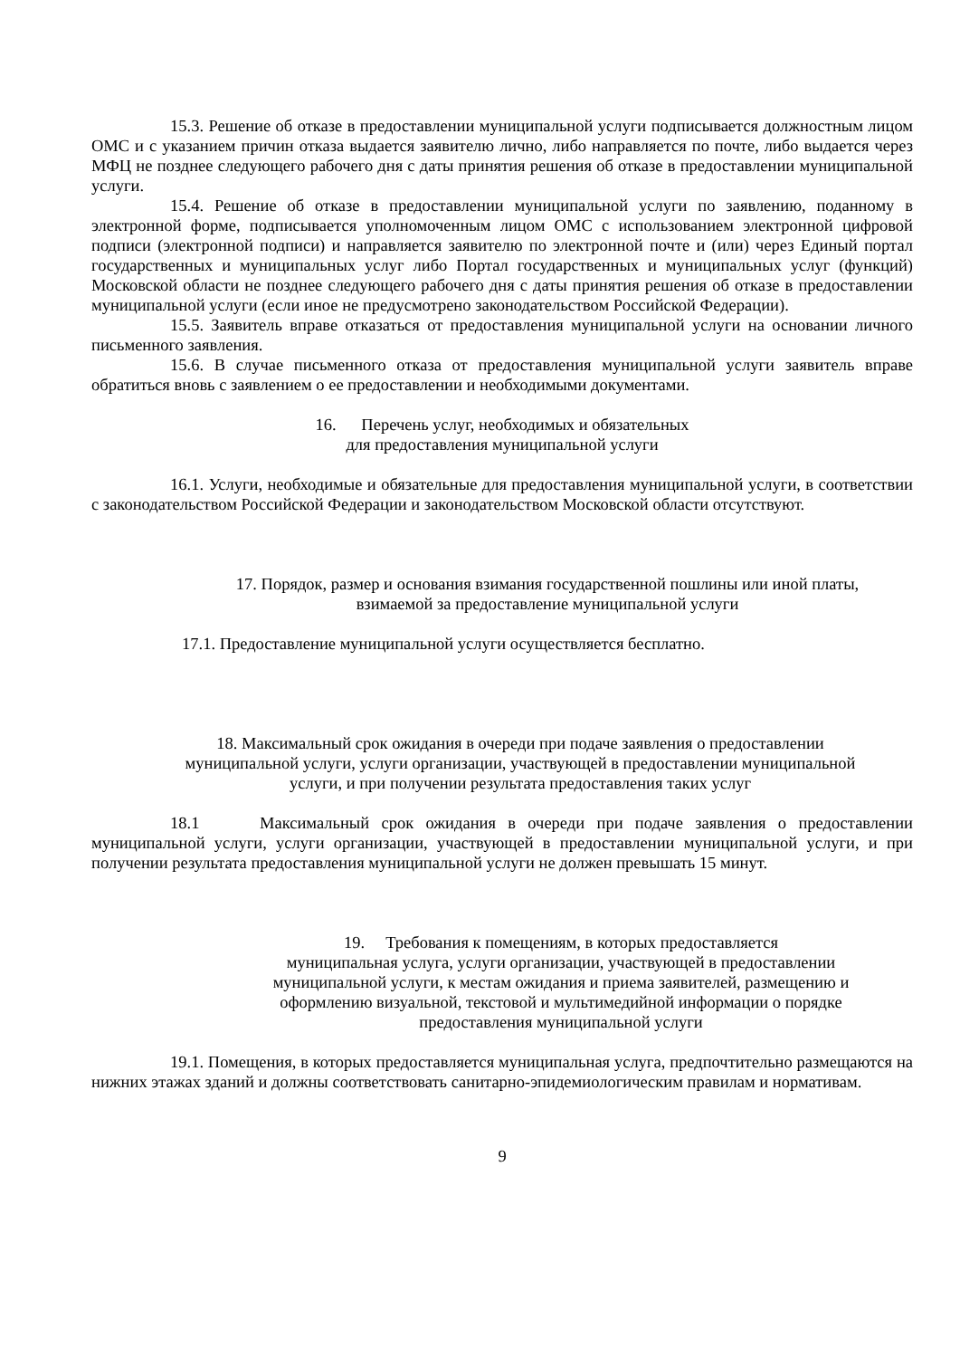15.3. Решение об отказе в предоставлении муниципальной услуги подписывается должностным лицом ОМС и с указанием причин отказа выдается заявителю лично, либо направляется по почте, либо выдается через МФЦ не позднее следующего рабочего дня с даты принятия решения об отказе в предоставлении муниципальной услуги.
15.4. Решение об отказе в предоставлении муниципальной услуги по заявлению, поданному в электронной форме, подписывается уполномоченным лицом ОМС с использованием электронной цифровой подписи (электронной подписи) и направляется заявителю по электронной почте и (или) через Единый портал государственных и муниципальных услуг либо Портал государственных и муниципальных услуг (функций) Московской области не позднее следующего рабочего дня с даты принятия решения об отказе в предоставлении муниципальной услуги (если иное не предусмотрено законодательством Российской Федерации).
15.5. Заявитель вправе отказаться от предоставления муниципальной услуги на основании личного письменного заявления.
15.6. В случае письменного отказа от предоставления муниципальной услуги заявитель вправе обратиться вновь с заявлением о ее предоставлении и необходимыми документами.
16. Перечень услуг, необходимых и обязательных
для предоставления муниципальной услуги
16.1. Услуги, необходимые и обязательные для предоставления муниципальной услуги, в соответствии с законодательством Российской Федерации и законодательством Московской области отсутствуют.
17. Порядок, размер и основания взимания государственной пошлины или иной платы,
взимаемой за предоставление муниципальной услуги
17.1. Предоставление муниципальной услуги осуществляется бесплатно.
18. Максимальный срок ожидания в очереди при подаче заявления о предоставлении
муниципальной услуги, услуги организации, участвующей в предоставлении муниципальной
услуги, и при получении результата предоставления таких услуг
18.1 Максимальный срок ожидания в очереди при подаче заявления о предоставлении муниципальной услуги, услуги организации, участвующей в предоставлении муниципальной услуги, и при получении результата предоставления муниципальной услуги не должен превышать 15 минут.
19. Требования к помещениям, в которых предоставляется
муниципальная услуга, услуги организации, участвующей в предоставлении
муниципальной услуги, к местам ожидания и приема заявителей, размещению и
оформлению визуальной, текстовой и мультимедийной информации о порядке
предоставления муниципальной услуги
19.1. Помещения, в которых предоставляется муниципальная услуга, предпочтительно размещаются на нижних этажах зданий и должны соответствовать санитарно-эпидемиологическим правилам и нормативам.
9